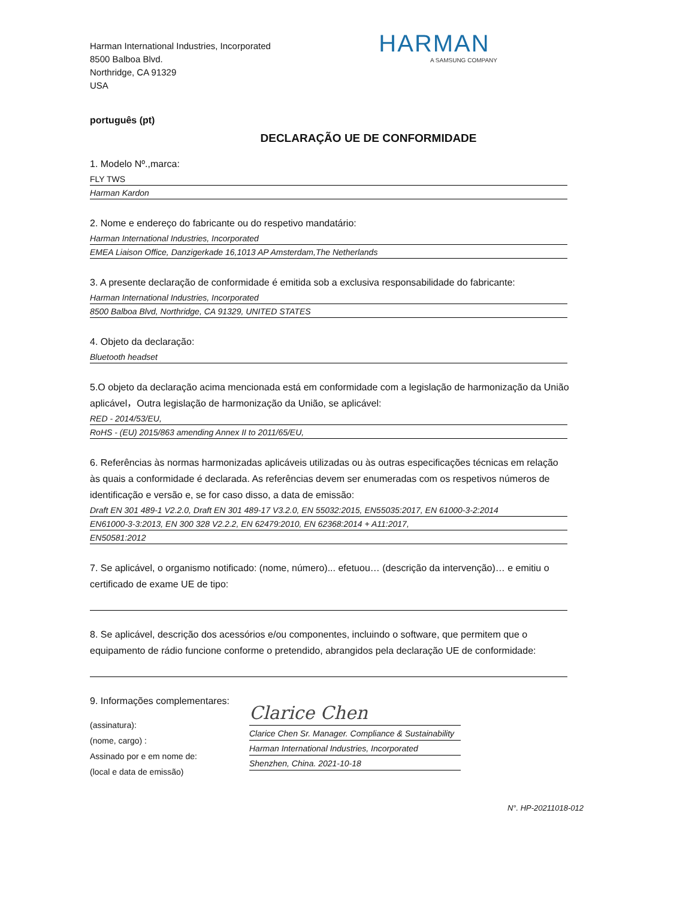Harman International Industries, Incorporated
8500 Balboa Blvd.
Northridge, CA 91329
USA
HARMAN
A SAMSUNG COMPANY
português (pt)
DECLARAÇÃO UE DE CONFORMIDADE
1. Modelo Nº.,marca:
FLY TWS
Harman Kardon
2. Nome e endereço do fabricante ou do respetivo mandatário:
Harman International Industries, Incorporated
EMEA Liaison Office, Danzigerkade 16,1013 AP Amsterdam,The Netherlands
3. A presente declaração de conformidade é emitida sob a exclusiva responsabilidade do fabricante:
Harman International Industries, Incorporated
8500 Balboa Blvd, Northridge, CA 91329, UNITED STATES
4. Objeto da declaração:
Bluetooth headset
5.O objeto da declaração acima mencionada está em conformidade com a legislação de harmonização da União aplicável，Outra legislação de harmonização da União, se aplicável:
RED - 2014/53/EU,
RoHS - (EU) 2015/863 amending Annex II to 2011/65/EU,
6. Referências às normas harmonizadas aplicáveis utilizadas ou às outras especificações técnicas em relação às quais a conformidade é declarada. As referências devem ser enumeradas com os respetivos números de identificação e versão e, se for caso disso, a data de emissão:
Draft EN 301 489-1 V2.2.0, Draft EN 301 489-17 V3.2.0, EN 55032:2015, EN55035:2017, EN 61000-3-2:2014
EN61000-3-3:2013, EN 300 328 V2.2.2, EN 62479:2010, EN 62368:2014 + A11:2017,
EN50581:2012
7. Se aplicável, o organismo notificado: (nome, número)... efetuou… (descrição da intervenção)… e emitiu o certificado de exame UE de tipo:
8. Se aplicável, descrição dos acessórios e/ou componentes, incluindo o software, que permitem que o equipamento de rádio funcione conforme o pretendido, abrangidos pela declaração UE de conformidade:
9. Informações complementares:
(assinatura):
(nome, cargo) :
Assinado por e em nome de:
(local e data de emissão)
Clarice Chen
Clarice Chen Sr. Manager. Compliance & Sustainability
Harman International Industries, Incorporated
Shenzhen, China. 2021-10-18
N°. HP-20211018-012